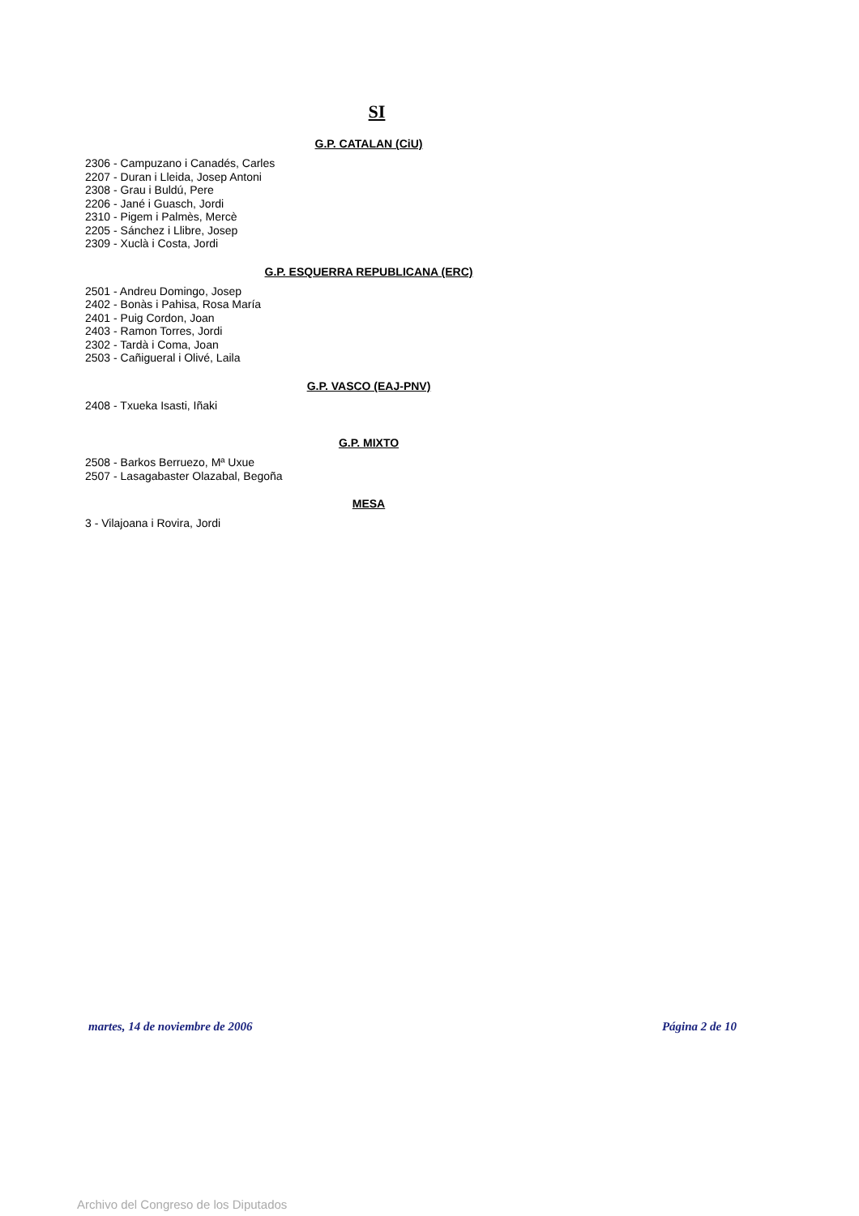SI
G.P. CATALAN (CiU)
2306 - Campuzano i Canadés, Carles
2207 - Duran i Lleida, Josep Antoni
2308 - Grau i Buldú, Pere
2206 - Jané i Guasch, Jordi
2310 - Pigem i Palmès, Mercè
2205 - Sánchez i Llibre, Josep
2309 - Xuclà i Costa, Jordi
G.P. ESQUERRA REPUBLICANA (ERC)
2501 - Andreu Domingo, Josep
2402 - Bonàs i Pahisa, Rosa María
2401 - Puig Cordon, Joan
2403 - Ramon Torres, Jordi
2302 - Tardà i Coma, Joan
2503 - Cañigueral i Olivé, Laila
G.P. VASCO (EAJ-PNV)
2408 - Txueka Isasti, Iñaki
G.P. MIXTO
2508 - Barkos Berruezo, Mª Uxue
2507 - Lasagabaster Olazabal, Begoña
MESA
3 - Vilajoana i Rovira, Jordi
martes, 14 de noviembre de 2006 Página 2 de 10
Archivo del Congreso de los Diputados